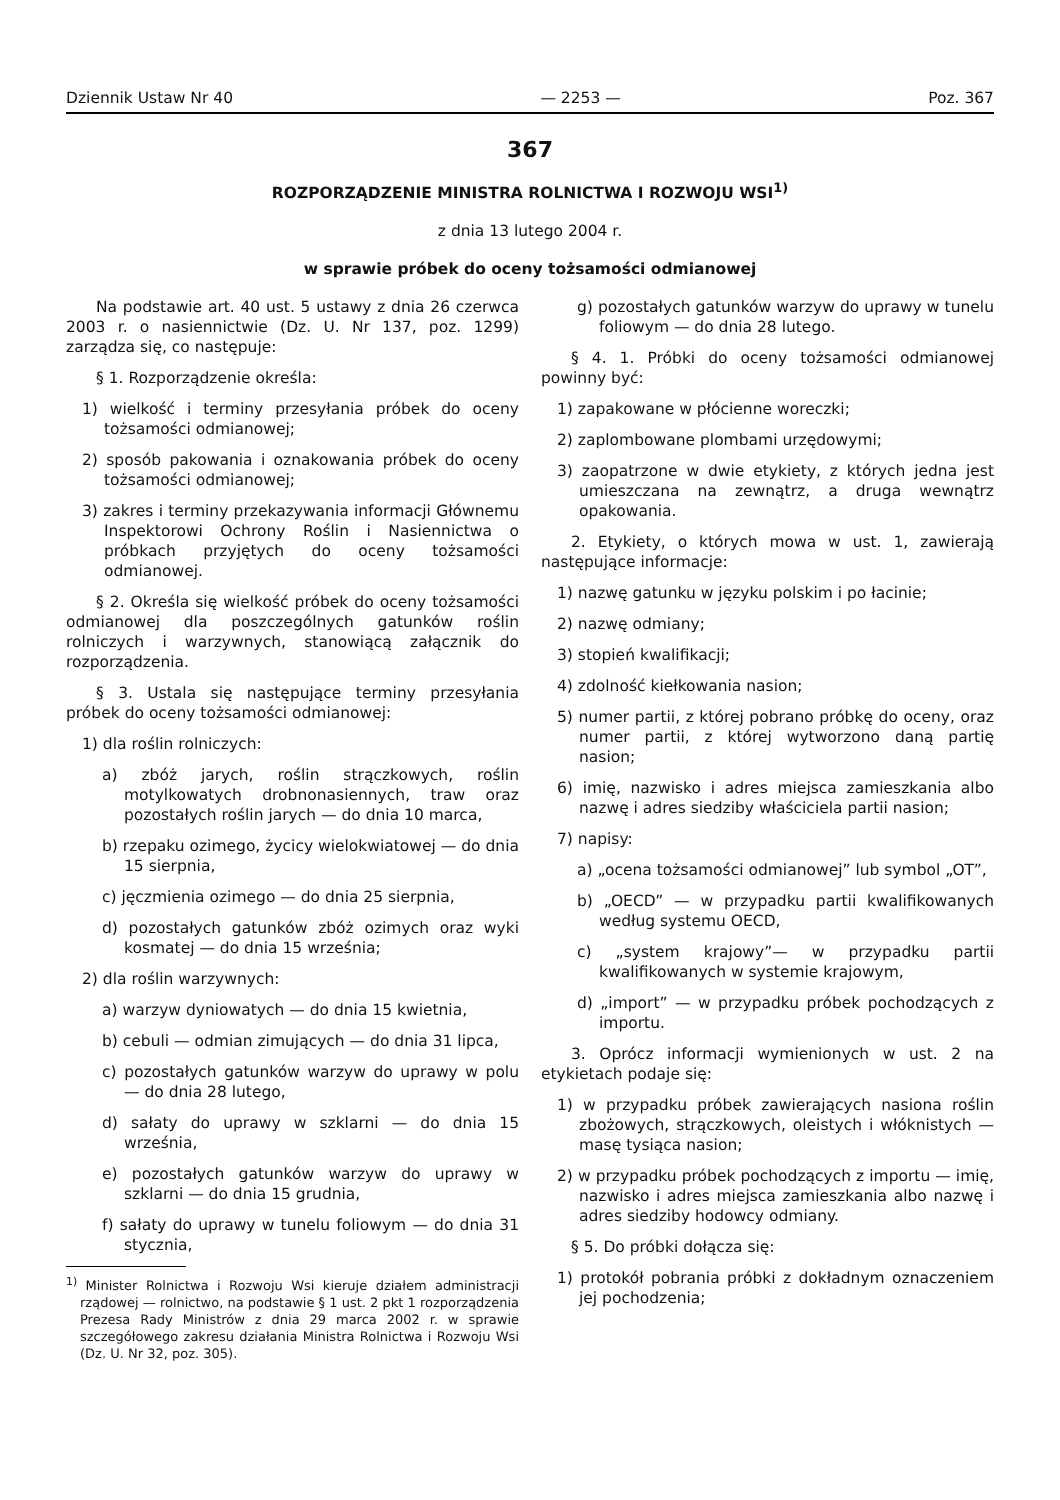Dziennik Ustaw Nr 40 — 2253 — Poz. 367
367
ROZPORZĄDZENIE MINISTRA ROLNICTWA I ROZWOJU WSI<sup>1)</sup>
z dnia 13 lutego 2004 r.
w sprawie próbek do oceny tożsamości odmianowej
Na podstawie art. 40 ust. 5 ustawy z dnia 26 czerwca 2003 r. o nasiennictwie (Dz. U. Nr 137, poz. 1299) zarządza się, co następuje:
§ 1. Rozporządzenie określa:
1) wielkość i terminy przesyłania próbek do oceny tożsamości odmianowej;
2) sposób pakowania i oznakowania próbek do oceny tożsamości odmianowej;
3) zakres i terminy przekazywania informacji Głównemu Inspektorowi Ochrony Roślin i Nasiennictwa o próbkach przyjętych do oceny tożsamości odmianowej.
§ 2. Określa się wielkość próbek do oceny tożsamości odmianowej dla poszczególnych gatunków roślin rolniczych i warzywnych, stanowiącą załącznik do rozporządzenia.
§ 3. Ustala się następujące terminy przesyłania próbek do oceny tożsamości odmianowej:
1) dla roślin rolniczych:
a) zbóż jarych, roślin strączkowych, roślin motylkowatych drobnonasiennych, traw oraz pozostałych roślin jarych — do dnia 10 marca,
b) rzepaku ozimego, życicy wielokwiatowej — do dnia 15 sierpnia,
c) jęczmienia ozimego — do dnia 25 sierpnia,
d) pozostałych gatunków zbóż ozimych oraz wyki kosmatej — do dnia 15 września;
2) dla roślin warzywnych:
a) warzyw dyniowatych — do dnia 15 kwietnia,
b) cebuli — odmian zimujących — do dnia 31 lipca,
c) pozostałych gatunków warzyw do uprawy w polu — do dnia 28 lutego,
d) sałaty do uprawy w szklarni — do dnia 15 września,
e) pozostałych gatunków warzyw do uprawy w szklarni — do dnia 15 grudnia,
f) sałaty do uprawy w tunelu foliowym — do dnia 31 stycznia,
<sup>1)</sup> Minister Rolnictwa i Rozwoju Wsi kieruje działem administracji rządowej — rolnictwo, na podstawie § 1 ust. 2 pkt 1 rozporządzenia Prezesa Rady Ministrów z dnia 29 marca 2002 r. w sprawie szczegółowego zakresu działania Ministra Rolnictwa i Rozwoju Wsi (Dz. U. Nr 32, poz. 305).
g) pozostałych gatunków warzyw do uprawy w tunelu foliowym — do dnia 28 lutego.
§ 4. 1. Próbki do oceny tożsamości odmianowej powinny być:
1) zapakowane w płócienne woreczki;
2) zaplombowane plombami urzędowymi;
3) zaopatrzone w dwie etykiety, z których jedna jest umieszczana na zewnątrz, a druga wewnątrz opakowania.
2. Etykiety, o których mowa w ust. 1, zawierają następujące informacje:
1) nazwę gatunku w języku polskim i po łacinie;
2) nazwę odmiany;
3) stopień kwalifikacji;
4) zdolność kiełkowania nasion;
5) numer partii, z której pobrano próbkę do oceny, oraz numer partii, z której wytworzono daną partię nasion;
6) imię, nazwisko i adres miejsca zamieszkania albo nazwę i adres siedziby właściciela partii nasion;
7) napisy:
a) „ocena tożsamości odmianowej” lub symbol „OT”,
b) „OECD” — w przypadku partii kwalifikowanych według systemu OECD,
c) „system krajowy”— w przypadku partii kwalifikowanych w systemie krajowym,
d) „import” — w przypadku próbek pochodzących z importu.
3. Oprócz informacji wymienionych w ust. 2 na etykietach podaje się:
1) w przypadku próbek zawierających nasiona roślin zbożowych, strączkowych, oleistych i włóknistych — masę tysiąca nasion;
2) w przypadku próbek pochodzących z importu — imię, nazwisko i adres miejsca zamieszkania albo nazwę i adres siedziby hodowcy odmiany.
§ 5. Do próbki dołącza się:
1) protokół pobrania próbki z dokładnym oznaczeniem jej pochodzenia;